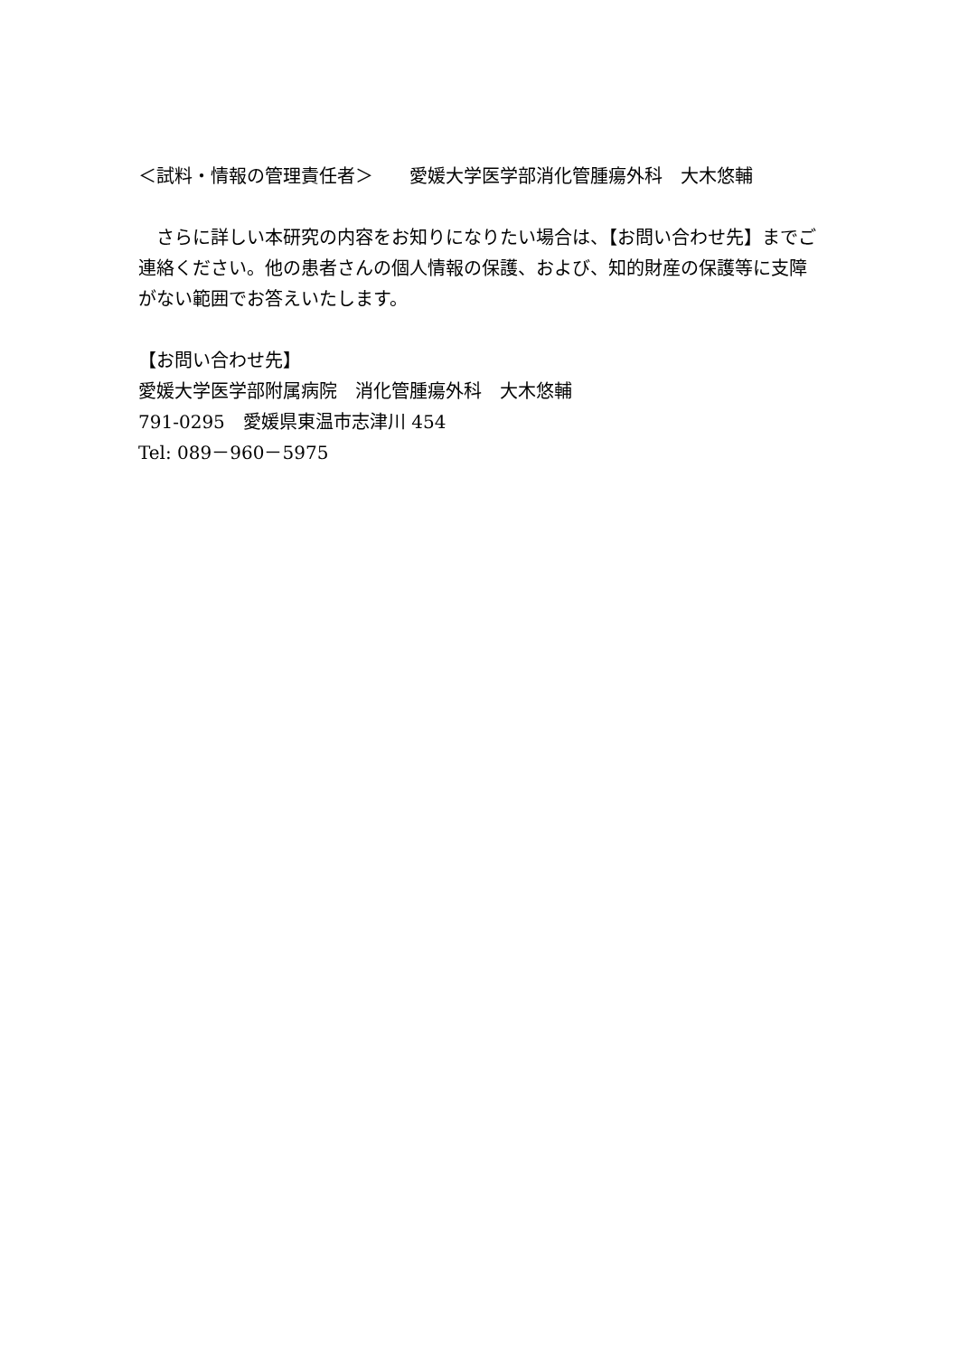＜試料・情報の管理責任者＞　　愛媛大学医学部消化管腫瘍外科　大木悠輔
　さらに詳しい本研究の内容をお知りになりたい場合は、【お問い合わせ先】までご連絡ください。他の患者さんの個人情報の保護、および、知的財産の保護等に支障がない範囲でお答えいたします。
【お問い合わせ先】
愛媛大学医学部附属病院　消化管腫瘍外科　大木悠輔
791-0295　愛媛県東温市志津川 454
Tel: 089－960－5975